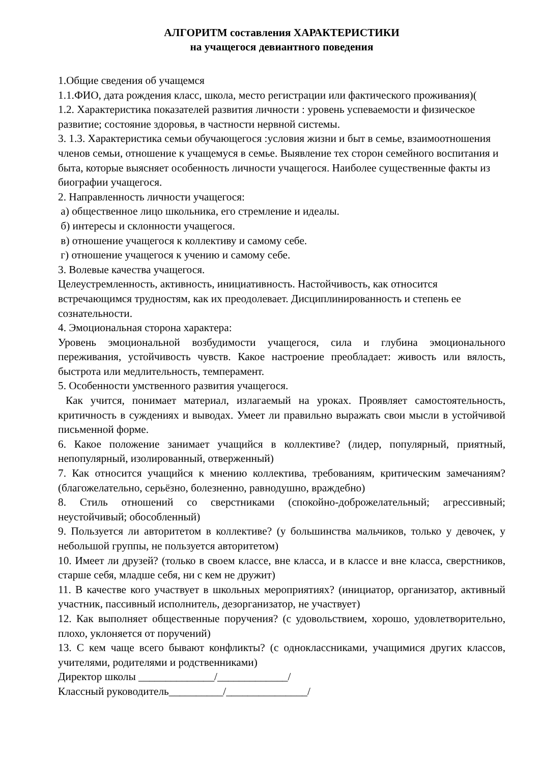АЛГОРИТМ составления ХАРАКТЕРИСТИКИ
на учащегося девиантного поведения
1.Общие сведения об учащемся
1.1.ФИО, дата рождения класс, школа, место регистрации или фактического проживания)(
1.2. Характеристика показателей развития личности : уровень успеваемости и физическое развитие; состояние здоровья, в частности нервной системы.
3. 1.3. Характеристика семьи обучающегося :условия жизни и быт в семье, взаимоотношения членов семьи, отношение к учащемуся в семье. Выявление тех сторон семейного воспитания и быта, которые выясняет особенность личности учащегося. Наиболее существенные факты из биографии учащегося.
2. Направленность личности учащегося:
а) общественное лицо школьника, его стремление и идеалы.
б) интересы и склонности учащегося.
в) отношение учащегося к коллективу и самому себе.
г) отношение учащегося к учению и самому себе.
3. Волевые качества учащегося.
Целеустремленность, активность, инициативность. Настойчивость, как относится встречающимся трудностям, как их преодолевает. Дисциплинированность и степень ее сознательности.
4. Эмоциональная сторона характера:
Уровень эмоциональной возбудимости учащегося, сила и глубина эмоционального переживания, устойчивость чувств. Какое настроение преобладает: живость или вялость, быстрота или медлительность, темперамент.
5. Особенности умственного развития учащегося.
Как учится, понимает материал, излагаемый на уроках. Проявляет самостоятельность, критичность в суждениях и выводах. Умеет ли правильно выражать свои мысли в устойчивой письменной форме.
6. Какое положение занимает учащийся в коллективе? (лидер, популярный, приятный, непопулярный, изолированный, отверженный)
7. Как относится учащийся к мнению коллектива, требованиям, критическим замечаниям? (благожелательно, серьёзно, болезненно, равнодушно, враждебно)
8. Стиль отношений со сверстниками (спокойно-доброжелательный; агрессивный; неустойчивый; обособленный)
9. Пользуется ли авторитетом в коллективе? (у большинства мальчиков, только у девочек, у небольшой группы, не пользуется авторитетом)
10. Имеет ли друзей? (только в своем классе, вне класса, и в классе и вне класса, сверстников, старше себя, младше себя, ни с кем не дружит)
11. В качестве кого участвует в школьных мероприятиях? (инициатор, организатор, активный участник, пассивный исполнитель, дезорганизатор, не участвует)
12. Как выполняет общественные поручения? (с удовольствием, хорошо, удовлетворительно, плохо, уклоняется от поручений)
13. С кем чаще всего бывают конфликты? (с одноклассниками, учащимися других классов, учителями, родителями и родственниками)
Директор школы ______________/_____________/
Классный руководитель__________/_______________/